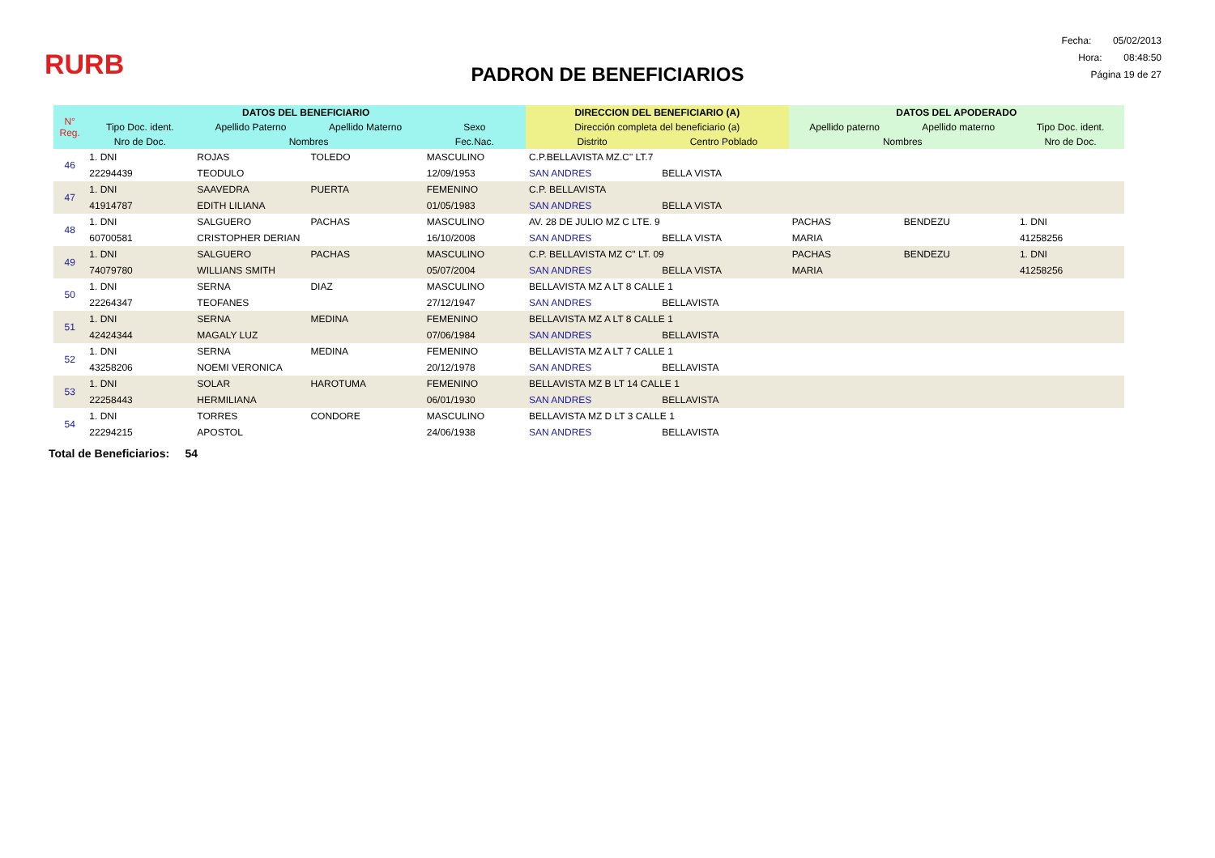RURB
Fecha: 05/02/2013
Hora: 08:48:50
Página 19 de 27
PADRON DE BENEFICIARIOS
| N° Reg. | DATOS DEL BENEFICIARIO | | | | DIRECCION DEL BENEFICIARIO (A) | | DATOS DEL APODERADO | | |
| --- | --- | --- | --- | --- | --- | --- | --- | --- | --- |
| | Tipo Doc. ident. | Apellido Paterno | Apellido Materno | Sexo | Dirección completa del beneficiario (a) | | Apellido paterno | Apellido materno | Tipo Doc. ident. |
| | Nro de Doc. | Nombres | | Fec.Nac. | Distrito | Centro Poblado | Nombres | | Nro de Doc. |
| 46 | 1. DNI | ROJAS | TOLEDO | MASCULINO | C.P.BELLAVISTA MZ.C" LT.7 | | | | |
| | 22294439 | TEODULO | | 12/09/1953 | SAN ANDRES | BELLA VISTA | | | |
| 47 | 1. DNI | SAAVEDRA | PUERTA | FEMENINO | C.P. BELLAVISTA | | | | |
| | 41914787 | EDITH LILIANA | | 01/05/1983 | SAN ANDRES | BELLA VISTA | | | |
| 48 | 1. DNI | SALGUERO | PACHAS | MASCULINO | AV. 28 DE JULIO MZ C LTE. 9 | | PACHAS | BENDEZU | 1. DNI |
| | 60700581 | CRISTOPHER DERIAN | | 16/10/2008 | SAN ANDRES | BELLA VISTA | MARIA | | 41258256 |
| 49 | 1. DNI | SALGUERO | PACHAS | MASCULINO | C.P. BELLAVISTA MZ C" LT. 09 | | PACHAS | BENDEZU | 1. DNI |
| | 74079780 | WILLIANS SMITH | | 05/07/2004 | SAN ANDRES | BELLA VISTA | MARIA | | 41258256 |
| 50 | 1. DNI | SERNA | DIAZ | MASCULINO | BELLAVISTA MZ A LT 8 CALLE 1 | | | | |
| | 22264347 | TEOFANES | | 27/12/1947 | SAN ANDRES | BELLAVISTA | | | |
| 51 | 1. DNI | SERNA | MEDINA | FEMENINO | BELLAVISTA MZ A LT 8 CALLE 1 | | | | |
| | 42424344 | MAGALY LUZ | | 07/06/1984 | SAN ANDRES | BELLAVISTA | | | |
| 52 | 1. DNI | SERNA | MEDINA | FEMENINO | BELLAVISTA MZ A LT 7 CALLE 1 | | | | |
| | 43258206 | NOEMI VERONICA | | 20/12/1978 | SAN ANDRES | BELLAVISTA | | | |
| 53 | 1. DNI | SOLAR | HAROTUMA | FEMENINO | BELLAVISTA MZ B LT 14 CALLE 1 | | | | |
| | 22258443 | HERMILIANA | | 06/01/1930 | SAN ANDRES | BELLAVISTA | | | |
| 54 | 1. DNI | TORRES | CONDORE | MASCULINO | BELLAVISTA MZ D LT 3 CALLE 1 | | | | |
| | 22294215 | APOSTOL | | 24/06/1938 | SAN ANDRES | BELLAVISTA | | | |
Total de Beneficiarios: 54